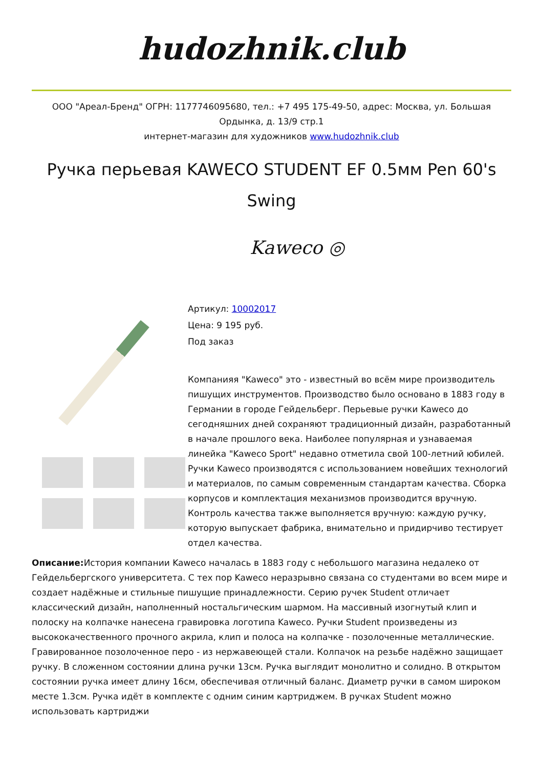hudozhnik.club
ООО "Ареал-Бренд" ОГРН: 1177746095680, тел.: +7 495 175-49-50, адрес: Москва, ул. Большая Ордынка, д. 13/9 стр.1
интернет-магазин для художников www.hudozhnik.club
Ручка перьевая KAWECO STUDENT EF 0.5мм Pen 60's Swing
Kaweco ◎
Артикул: 10002017
Цена: 9 195 руб.
Под заказ
Компанияя "Kaweco" это - известный во всём мире производитель пишущих инструментов. Производство было основано в 1883 году в Германии в городе Гейдельберг. Перьевые ручки Kaweco до сегодняшних дней сохраняют традиционный дизайн, разработанный в начале прошлого века. Наиболее популярная и узнаваемая линейка "Kaweco Sport" недавно отметила свой 100-летний юбилей. Ручки Kaweco производятся с использованием новейших технологий и материалов, по самым современным стандартам качества. Сборка корпусов и комплектация механизмов производится вручную. Контроль качества также выполняется вручную: каждую ручку, которую выпускает фабрика, внимательно и придирчиво тестирует отдел качества.
Описание: История компании Kaweco началась в 1883 году с небольшого магазина недалеко от Гейдельбергского университета. С тех пор Kaweco неразрывно связана со студентами во всем мире и создает надёжные и стильные пишущие принадлежности. Серию ручек Student отличает классический дизайн, наполненный ностальгическим шармом. На массивный изогнутый клип и полоску на колпачке нанесена гравировка логотипа Kaweco. Ручки Student произведены из высококачественного прочного акрила, клип и полоса на колпачке - позолоченные металлические. Гравированное позолоченное перо - из нержавеющей стали. Колпачок на резьбе надёжно защищает ручку. В сложенном состоянии длина ручки 13см. Ручка выглядит монолитно и солидно. В открытом состоянии ручка имеет длину 16см, обеспечивая отличный баланс. Диаметр ручки в самом широком месте 1.3см. Ручка идёт в комплекте с одним синим картриджем. В ручках Student можно использовать картриджи